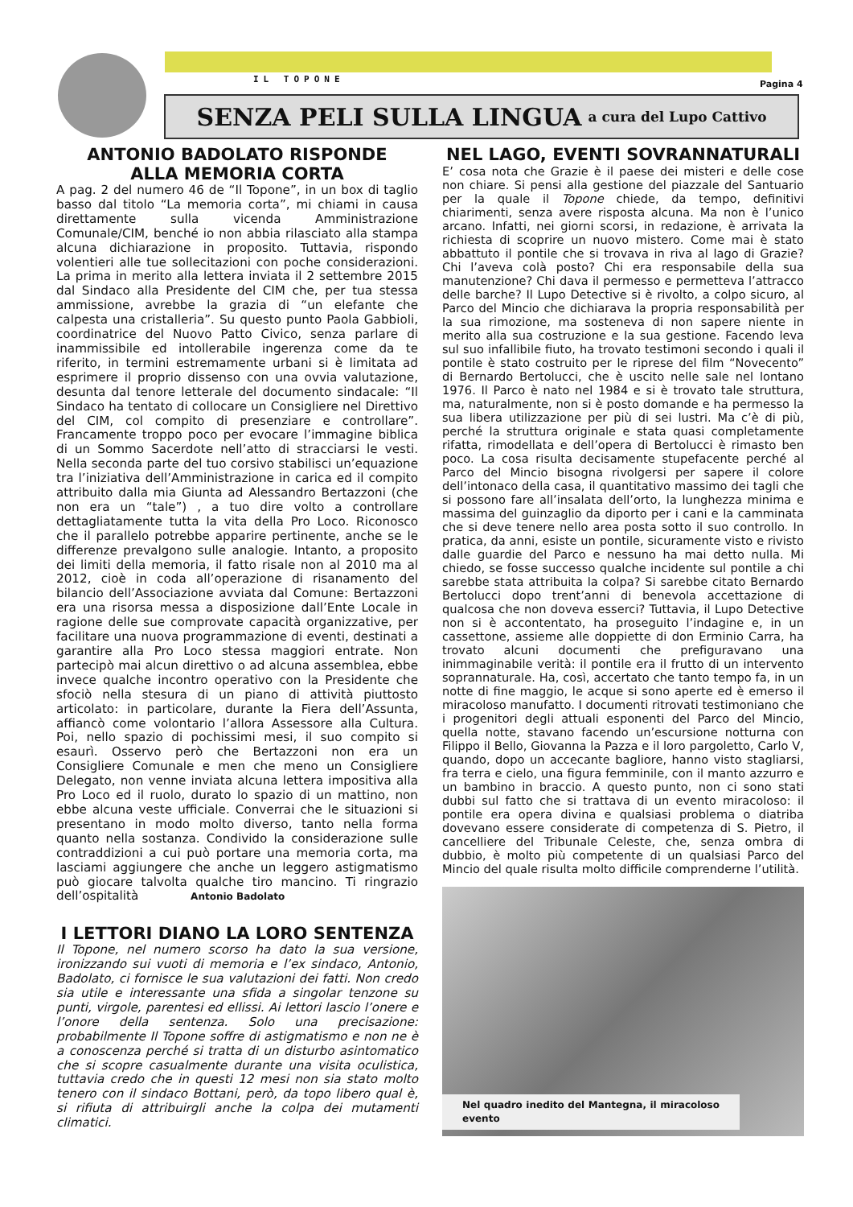IL TOPONE Pagina 4
SENZA PELI SULLA LINGUA a cura del Lupo Cattivo
ANTONIO BADOLATO RISPONDE
ALLA MEMORIA CORTA
A pag. 2 del numero 46 de “Il Topone”, in un box di taglio basso dal titolo “La memoria corta”, mi chiami in causa direttamente sulla vicenda Amministrazione Comunale/CIM, benché io non abbia rilasciato alla stampa alcuna dichiarazione in proposito. Tuttavia, rispondo volentieri alle tue sollecitazioni con poche considerazioni. La prima in merito alla lettera inviata il 2 settembre 2015 dal Sindaco alla Presidente del CIM che, per tua stessa ammissione, avrebbe la grazia di “un elefante che calpesta una cristalleria”. Su questo punto Paola Gabbioli, coordinatrice del Nuovo Patto Civico, senza parlare di inammissibile ed intollerabile ingerenza come da te riferito, in termini estremamente urbani si è limitata ad esprimere il proprio dissenso con una ovvia valutazione, desunta dal tenore letterale del documento sindacale: “Il Sindaco ha tentato di collocare un Consigliere nel Direttivo del CIM, col compito di presenziare e controllare”. Francamente troppo poco per evocare l’immagine biblica di un Sommo Sacerdote nell’atto di stracciarsi le vesti. Nella seconda parte del tuo corsivo stabilisci un’equazione tra l’iniziativa dell’Amministrazione in carica ed il compito attribuito dalla mia Giunta ad Alessandro Bertazzoni (che non era un “tale”) , a tuo dire volto a controllare dettagliatamente tutta la vita della Pro Loco. Riconosco che il parallelo potrebbe apparire pertinente, anche se le differenze prevalgono sulle analogie. Intanto, a proposito dei limiti della memoria, il fatto risale non al 2010 ma al 2012, cioè in coda all’operazione di risanamento del bilancio dell’Associazione avviata dal Comune: Bertazzoni era una risorsa messa a disposizione dall’Ente Locale in ragione delle sue comprovate capacità organizzative, per facilitare una nuova programmazione di eventi, destinati a garantire alla Pro Loco stessa maggiori entrate. Non partecipò mai alcun direttivo o ad alcuna assemblea, ebbe invece qualche incontro operativo con la Presidente che sfociò nella stesura di un piano di attività piuttosto articolato: in particolare, durante la Fiera dell’Assunta, affiancò come volontario l’allora Assessore alla Cultura. Poi, nello spazio di pochissimi mesi, il suo compito si esaurì. Osservo però che Bertazzoni non era un Consigliere Comunale e men che meno un Consigliere Delegato, non venne inviata alcuna lettera impositiva alla Pro Loco ed il ruolo, durato lo spazio di un mattino, non ebbe alcuna veste ufficiale. Converrai che le situazioni si presentano in modo molto diverso, tanto nella forma quanto nella sostanza. Condivido la considerazione sulle contraddizioni a cui può portare una memoria corta, ma lasciami aggiungere che anche un leggero astigmatismo può giocare talvolta qualche tiro mancino. Ti ringrazio dell’ospitalità Antonio Badolato
I LETTORI DIANO LA LORO SENTENZA
Il Topone, nel numero scorso ha dato la sua versione, ironizzando sui vuoti di memoria e l’ex sindaco, Antonio, Badolato, ci fornisce le sua valutazioni dei fatti. Non credo sia utile e interessante una sfida a singolar tenzone su punti, virgole, parentesi ed ellissi. Ai lettori lascio l’onere e l’onore della sentenza. Solo una precisazione: probabilmente Il Topone soffre di astigmatismo e non ne è a conoscenza perché si tratta di un disturbo asintomatico che si scopre casualmente durante una visita oculistica, tuttavia credo che in questi 12 mesi non sia stato molto tenero con il sindaco Bottani, però, da topo libero qual è, si rifiuta di attribuirgli anche la colpa dei mutamenti climatici.
NEL LAGO, EVENTI SOVRANNATURALI
E’ cosa nota che Grazie è il paese dei misteri e delle cose non chiare. Si pensi alla gestione del piazzale del Santuario per la quale il Topone chiede, da tempo, definitivi chiarimenti, senza avere risposta alcuna. Ma non è l’unico arcano. Infatti, nei giorni scorsi, in redazione, è arrivata la richiesta di scoprire un nuovo mistero. Come mai è stato abbattuto il pontile che si trovava in riva al lago di Grazie? Chi l’aveva colà posto? Chi era responsabile della sua manutenzione? Chi dava il permesso e permetteva l’attracco delle barche? Il Lupo Detective si è rivolto, a colpo sicuro, al Parco del Mincio che dichiarava la propria responsabilità per la sua rimozione, ma sosteneva di non sapere niente in merito alla sua costruzione e la sua gestione. Facendo leva sul suo infallibile fiuto, ha trovato testimoni secondo i quali il pontile è stato costruito per le riprese del film “Novecento” di Bernardo Bertolucci, che è uscito nelle sale nel lontano 1976. Il Parco è nato nel 1984 e si è trovato tale struttura, ma, naturalmente, non si è posto domande e ha permesso la sua libera utilizzazione per più di sei lustri. Ma c’è di più, perché la struttura originale e stata quasi completamente rifatta, rimodellata e dell’opera di Bertolucci è rimasto ben poco. La cosa risulta decisamente stupefacente perché al Parco del Mincio bisogna rivolgersi per sapere il colore dell’intonaco della casa, il quantitativo massimo dei tagli che si possono fare all’insalata dell’orto, la lunghezza minima e massima del guinzaglio da diporto per i cani e la camminata che si deve tenere nello area posta sotto il suo controllo. In pratica, da anni, esiste un pontile, sicuramente visto e rivisto dalle guardie del Parco e nessuno ha mai detto nulla. Mi chiedo, se fosse successo qualche incidente sul pontile a chi sarebbe stata attribuita la colpa? Si sarebbe citato Bernardo Bertolucci dopo trent’anni di benevola accettazione di qualcosa che non doveva esserci? Tuttavia, il Lupo Detective non si è accontentato, ha proseguito l’indagine e, in un cassettone, assieme alle doppiette di don Erminio Carra, ha trovato alcuni documenti che prefiguravano una inimmaginabile verità: il pontile era il frutto di un intervento soprannaturale. Ha, così, accertato che tanto tempo fa, in un notte di fine maggio, le acque si sono aperte ed è emerso il miracoloso manufatto. I documenti ritrovati testimoniano che i progenitori degli attuali esponenti del Parco del Mincio, quella notte, stavano facendo un’escursione notturna con Filippo il Bello, Giovanna la Pazza e il loro pargoletto, Carlo V, quando, dopo un accecante bagliore, hanno visto stagliarsi, fra terra e cielo, una figura femminile, con il manto azzurro e un bambino in braccio. A questo punto, non ci sono stati dubbi sul fatto che si trattava di un evento miracoloso: il pontile era opera divina e qualsiasi problema o diatriba dovevano essere considerate di competenza di S. Pietro, il cancelliere del Tribunale Celeste, che, senza ombra di dubbio, è molto più competente di un qualsiasi Parco del Mincio del quale risulta molto difficile comprenderne l’utilità.
Nel quadro inedito del Mantegna, il miracoloso evento